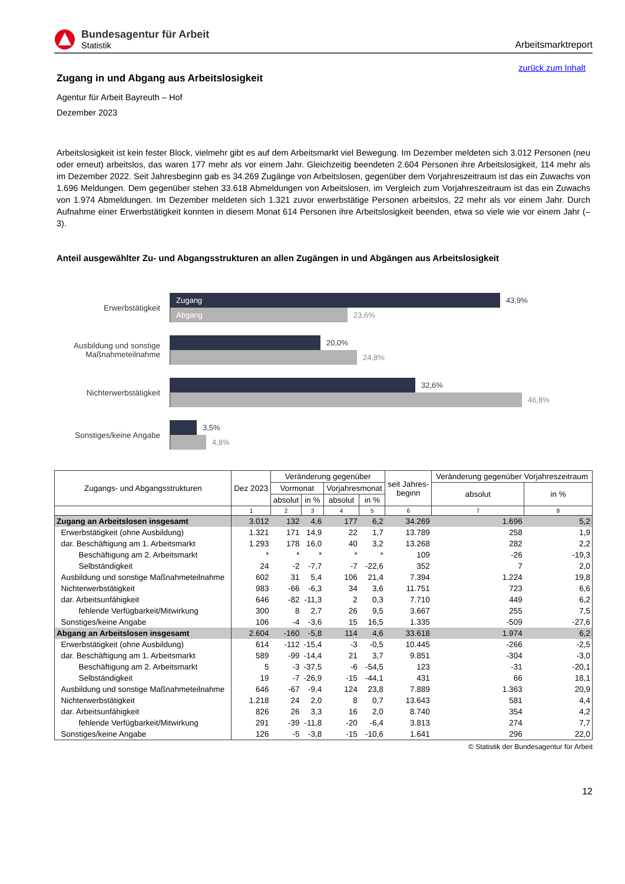Bundesagentur für Arbeit
Statistik
Arbeitsmarktreport
zurück zum Inhalt
Zugang in und Abgang aus Arbeitslosigkeit
Agentur für Arbeit Bayreuth – Hof
Dezember 2023
Arbeitslosigkeit ist kein fester Block, vielmehr gibt es auf dem Arbeitsmarkt viel Bewegung. Im Dezember meldeten sich 3.012 Personen (neu oder erneut) arbeitslos, das waren 177 mehr als vor einem Jahr. Gleichzeitig beendeten 2.604 Personen ihre Arbeitslosigkeit, 114 mehr als im Dezember 2022. Seit Jahresbeginn gab es 34.269 Zugänge von Arbeitslosen, gegenüber dem Vorjahreszeitraum ist das ein Zuwachs von 1.696 Meldungen. Dem gegenüber stehen 33.618 Abmeldungen von Arbeitslosen, im Vergleich zum Vorjahreszeitraum ist das ein Zuwachs von 1.974 Abmeldungen. Im Dezember meldeten sich 1.321 zuvor erwerbstätige Personen arbeitslos, 22 mehr als vor einem Jahr. Durch Aufnahme einer Erwerbstätigkeit konnten in diesem Monat 614 Personen ihre Arbeitslosigkeit beenden, etwa so viele wie vor einem Jahr (–3).
Anteil ausgewählter Zu- und Abgangsstrukturen an allen Zugängen in und Abgängen aus Arbeitslosigkeit
Erwerbstätigkeit
Zugang
43,9%
Abgang
23,6%
Ausbildung und sonstige Maßnahmeteilnahme
20,0%
24,8%
Nichterwerbstätigkeit
32,6%
46,8%
Sonstiges/keine Angabe
3,5%
4,8%
| Zugangs- und Abgangsstrukturen | Dez 2023 | Veränderung gegenüber | | | | seit Jahres- beginn | Veränderung gegenüber Vorjahreszeitraum | |
| --- | --- | --- | --- | --- | --- | --- | --- | --- |
| | | Vormonat | | Vorjahresmonat | | | absolut | in % |
| | | absolut | in % | absolut | in % | | | |
| | 1 | 2 | 3 | 4 | 5 | 6 | 7 | 8 |
| Zugang an Arbeitslosen insgesamt | 3.012 | 132 | 4,6 | 177 | 6,2 | 34.269 | 1.696 | 5,2 |
| Erwerbstätigkeit (ohne Ausbildung) | 1.321 | 171 | 14,9 | 22 | 1,7 | 13.789 | 258 | 1,9 |
| dar. Beschäftigung am 1. Arbeitsmarkt | 1.293 | 178 | 16,0 | 40 | 3,2 | 13.268 | 282 | 2,2 |
| Beschäftigung am 2. Arbeitsmarkt | * | * | * | * | * | 109 | -26 | -19,3 |
| Selbständigkeit | 24 | -2 | -7,7 | -7 | -22,6 | 352 | 7 | 2,0 |
| Ausbildung und sonstige Maßnahmeteilnahme | 602 | 31 | 5,4 | 106 | 21,4 | 7.394 | 1.224 | 19,8 |
| Nichterwerbstätigkeit | 983 | -66 | -6,3 | 34 | 3,6 | 11.751 | 723 | 6,6 |
| dar. Arbeitsunfähigkeit | 646 | -82 | -11,3 | 2 | 0,3 | 7.710 | 449 | 6,2 |
| fehlende Verfügbarkeit/Mitwirkung | 300 | 8 | 2,7 | 26 | 9,5 | 3.667 | 255 | 7,5 |
| Sonstiges/keine Angabe | 106 | -4 | -3,6 | 15 | 16,5 | 1.335 | -509 | -27,6 |
| Abgang an Arbeitslosen insgesamt | 2.604 | -160 | -5,8 | 114 | 4,6 | 33.618 | 1.974 | 6,2 |
| Erwerbstätigkeit (ohne Ausbildung) | 614 | -112 | -15,4 | -3 | -0,5 | 10.445 | -266 | -2,5 |
| dar. Beschäftigung am 1. Arbeitsmarkt | 589 | -99 | -14,4 | 21 | 3,7 | 9.851 | -304 | -3,0 |
| Beschäftigung am 2. Arbeitsmarkt | 5 | -3 | -37,5 | -6 | -54,5 | 123 | -31 | -20,1 |
| Selbständigkeit | 19 | -7 | -26,9 | -15 | -44,1 | 431 | 66 | 18,1 |
| Ausbildung und sonstige Maßnahmeteilnahme | 646 | -67 | -9,4 | 124 | 23,8 | 7.889 | 1.363 | 20,9 |
| Nichterwerbstätigkeit | 1.218 | 24 | 2,0 | 8 | 0,7 | 13.643 | 581 | 4,4 |
| dar. Arbeitsunfähigkeit | 826 | 26 | 3,3 | 16 | 2,0 | 8.740 | 354 | 4,2 |
| fehlende Verfügbarkeit/Mitwirkung | 291 | -39 | -11,8 | -20 | -6,4 | 3.813 | 274 | 7,7 |
| Sonstiges/keine Angabe | 126 | -5 | -3,8 | -15 | -10,6 | 1.641 | 296 | 22,0 |
© Statistik der Bundesagentur für Arbeit
12